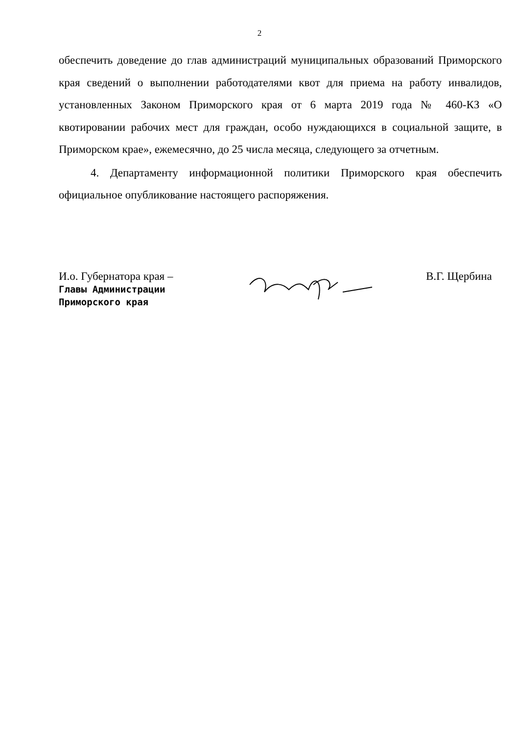2
обеспечить доведение до глав администраций муниципальных образований Приморского края сведений о выполнении работодателями квот для приема на работу инвалидов, установленных Законом Приморского края от 6 марта 2019 года № 460-КЗ «О квотировании рабочих мест для граждан, особо нуждающихся в социальной защите, в Приморском крае», ежемесячно, до 25 числа месяца, следующего за отчетным.
4. Департаменту информационной политики Приморского края обеспечить официальное опубликование настоящего распоряжения.
И.о. Губернатора края –
Главы Администрации
Приморского края
В.Г. Щербина